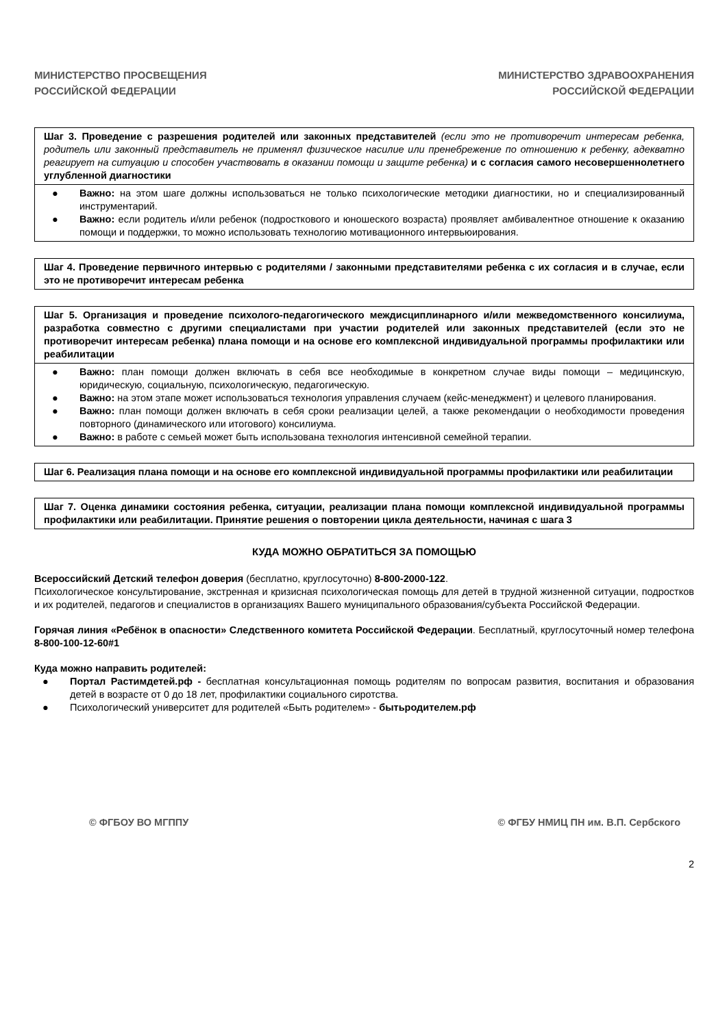МИНИСТЕРСТВО ПРОСВЕЩЕНИЯ
РОССИЙСКОЙ ФЕДЕРАЦИИ
МИНИСТЕРСТВО ЗДРАВООХРАНЕНИЯ
РОССИЙСКОЙ ФЕДЕРАЦИИ
| Шаг 3. Проведение с разрешения родителей или законных представителей (если это не противоречит интересам ребенка, родитель или законный представитель не применял физическое насилие или пренебрежение по отношению к ребенку, адекватно реагирует на ситуацию и способен участвовать в оказании помощи и защите ребенка) и с согласия самого несовершеннолетнего углубленной диагностики |
| ● Важно: на этом шаге должны использоваться не только психологические методики диагностики, но и специализированный инструментарий. ● Важно: если родитель и/или ребенок (подросткового и юношеского возраста) проявляет амбивалентное отношение к оказанию помощи и поддержки, то можно использовать технологию мотивационного интервьюирования. |
| Шаг 4. Проведение первичного интервью с родителями / законными представителями ребенка с их согласия и в случае, если это не противоречит интересам ребенка |
| Шаг 5. Организация и проведение психолого-педагогического междисциплинарного и/или межведомственного консилиума, разработка совместно с другими специалистами при участии родителей или законных представителей (если это не противоречит интересам ребенка) плана помощи и на основе его комплексной индивидуальной программы профилактики или реабилитации |
| ● Важно: план помощи должен включать в себя все необходимые в конкретном случае виды помощи – медицинскую, юридическую, социальную, психологическую, педагогическую. ● Важно: на этом этапе может использоваться технология управления случаем (кейс-менеджмент) и целевого планирования. ● Важно: план помощи должен включать в себя сроки реализации целей, а также рекомендации о необходимости проведения повторного (динамического или итогового) консилиума. ● Важно: в работе с семьей может быть использована технология интенсивной семейной терапии. |
| Шаг 6. Реализация плана помощи и на основе его комплексной индивидуальной программы профилактики или реабилитации |
| Шаг 7. Оценка динамики состояния ребенка, ситуации, реализации плана помощи комплексной индивидуальной программы профилактики или реабилитации. Принятие решения о повторении цикла деятельности, начиная с шага 3 |
КУДА МОЖНО ОБРАТИТЬСЯ ЗА ПОМОЩЬЮ
Всероссийский Детский телефон доверия (бесплатно, круглосуточно) 8-800-2000-122.
Психологическое консультирование, экстренная и кризисная психологическая помощь для детей в трудной жизненной ситуации, подростков и их родителей, педагогов и специалистов в организациях Вашего муниципального образования/субъекта Российской Федерации.
Горячая линия «Ребёнок в опасности» Следственного комитета Российской Федерации. Бесплатный, круглосуточный номер телефона 8-800-100-12-60#1
Куда можно направить родителей:
● Портал Растимдетей.рф - бесплатная консультационная помощь родителям по вопросам развития, воспитания и образования детей в возрасте от 0 до 18 лет, профилактики социального сиротства.
● Психологический университет для родителей «Быть родителем» - бытьродителем.рф
© ФГБОУ ВО МГППУ © ФГБУ НМИЦ ПН им. В.П. Сербского
2